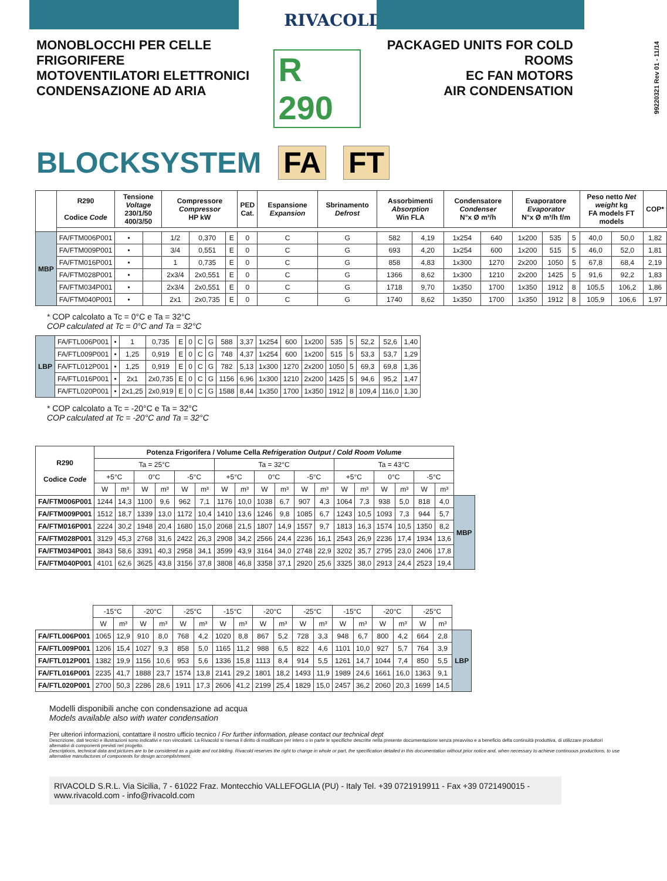RIVACOLD
99220321 Rev 01 - 11/14
MONOBLOCCHI PER CELLE FRIGORIFERE
MOTOVENTILATORI ELETTRONICI
CONDENSAZIONE AD ARIA
R 290
PACKAGED UNITS FOR COLD ROOMS
EC FAN MOTORS
AIR CONDENSATION
BLOCKSYSTEM FA FT
| | R290 Codice Code | Tensione Voltage 230/1/50 400/3/50 | | Compressore Compressor HP kW | | | PED Cat. | Espansione Expansion | Sbrinamento Defrost | Assorbimenti Absorption Win FLA | | Condensatore Condenser N°x Ø m³/h | | Evaporatore Evaporator N°x Ø m³/h f/m | | | Peso netto Net weight kg FA models FT models | | COP* |
| --- | --- | --- | --- | --- | --- | --- | --- | --- | --- | --- | --- | --- | --- | --- | --- | --- | --- | --- | --- |
| MBP | FA/FTM006P001 | • | | 1/2 | 0,370 | E | 0 | C | G | 582 | 4,19 | 1x254 | 640 | 1x200 | 535 | 5 | 40,0 | 50,0 | 1,82 |
| | FA/FTM009P001 | • | | 3/4 | 0,551 | E | 0 | C | G | 693 | 4,20 | 1x254 | 600 | 1x200 | 515 | 5 | 46,0 | 52,0 | 1,81 |
| | FA/FTM016P001 | • | | 1 | 0,735 | E | 0 | C | G | 858 | 4,83 | 1x300 | 1270 | 2x200 | 1050 | 5 | 67,8 | 68,4 | 2,19 |
| | FA/FTM028P001 | • | | 2x3/4 | 2x0,551 | E | 0 | C | G | 1366 | 8,62 | 1x300 | 1210 | 2x200 | 1425 | 5 | 91,6 | 92,2 | 1,83 |
| | FA/FTM034P001 | • | | 2x3/4 | 2x0,551 | E | 0 | C | G | 1718 | 9,70 | 1x350 | 1700 | 1x350 | 1912 | 8 | 105,5 | 106,2 | 1,86 |
| | FA/FTM040P001 | • | | 2x1 | 2x0,735 | E | 0 | C | G | 1740 | 8,62 | 1x350 | 1700 | 1x350 | 1912 | 8 | 105,9 | 106,6 | 1,97 |
* COP calcolato a Tc = 0°C e Ta = 32°C
COP calculated at Tc = 0°C and Ta = 32°C
| LBP | FA/FTL006P001 | • | 1 | 0,735 | E | 0 | C | G | 588 | 3,37 | 1x254 | 600 | 1x200 | 535 | 5 | 52,2 | 52,6 | 1,40 |
| | FA/FTL009P001 | • | 1,25 | 0,919 | E | 0 | C | G | 748 | 4,37 | 1x254 | 600 | 1x200 | 515 | 5 | 53,3 | 53,7 | 1,29 |
| | FA/FTL012P001 | • | 1,25 | 0,919 | E | 0 | C | G | 782 | 5,13 | 1x300 | 1270 | 2x200 | 1050 | 5 | 69,3 | 69,8 | 1,36 |
| | FA/FTL016P001 | • | 2x1 | 2x0,735 | E | 0 | C | G | 1156 | 6,96 | 1x300 | 1210 | 2x200 | 1425 | 5 | 94,6 | 95,2 | 1,47 |
| | FA/FTL020P001 | • | 2x1,25 | 2x0,919 | E | 0 | C | G | 1588 | 8,44 | 1x350 | 1700 | 1x350 | 1912 | 8 | 109,4 | 116,0 | 1,30 |
* COP calcolato a Tc = -20°C e Ta = 32°C
COP calculated at Tc = -20°C and Ta = 32°C
| R290 Codice Code | Potenza Frigorifera / Volume Cella Refrigeration Output / Cold Room Volume | | | | | | | | | | | | | | | | | | |
| --- | --- | --- | --- | --- | --- | --- | --- | --- | --- | --- | --- | --- | --- | --- | --- | --- | --- | --- | --- |
| | Ta = 25°C | | | | | | Ta = 32°C | | | | | | Ta = 43°C | | | | | | |
| | +5°C | | 0°C | | -5°C | | +5°C | | 0°C | | -5°C | | +5°C | | 0°C | | -5°C | | |
| | W | m³ | W | m³ | W | m³ | W | m³ | W | m³ | W | m³ | W | m³ | W | m³ | W | m³ | |
| FA/FTM006P001 | 1244 | 14,3 | 1100 | 9,6 | 962 | 7,1 | 1176 | 10,0 | 1038 | 6,7 | 907 | 4,3 | 1064 | 7,3 | 938 | 5,0 | 818 | 4,0 | MBP |
| FA/FTM009P001 | 1512 | 18,7 | 1339 | 13,0 | 1172 | 10,4 | 1410 | 13,6 | 1246 | 9,8 | 1085 | 6,7 | 1243 | 10,5 | 1093 | 7,3 | 944 | 5,7 | |
| FA/FTM016P001 | 2224 | 30,2 | 1948 | 20,4 | 1680 | 15,0 | 2068 | 21,5 | 1807 | 14,9 | 1557 | 9,7 | 1813 | 16,3 | 1574 | 10,5 | 1350 | 8,2 | |
| FA/FTM028P001 | 3129 | 45,3 | 2768 | 31,6 | 2422 | 26,3 | 2908 | 34,2 | 2566 | 24,4 | 2236 | 16,1 | 2543 | 26,9 | 2236 | 17,4 | 1934 | 13,6 | |
| FA/FTM034P001 | 3843 | 58,6 | 3391 | 40,3 | 2958 | 34,1 | 3599 | 43,9 | 3164 | 34,0 | 2748 | 22,9 | 3202 | 35,7 | 2795 | 23,0 | 2406 | 17,8 | |
| FA/FTM040P001 | 4101 | 62,6 | 3625 | 43,8 | 3156 | 37,8 | 3808 | 46,8 | 3358 | 37,1 | 2920 | 25,6 | 3325 | 38,0 | 2913 | 24,4 | 2523 | 19,4 | |
| | -15°C | | -20°C | | -25°C | | -15°C | | -20°C | | -25°C | | -15°C | | -20°C | | -25°C | | |
| | W | m³ | W | m³ | W | m³ | W | m³ | W | m³ | W | m³ | W | m³ | W | m³ | W | m³ | |
| FA/FTL006P001 | 1065 | 12,9 | 910 | 8,0 | 768 | 4,2 | 1020 | 8,8 | 867 | 5,2 | 728 | 3,3 | 948 | 6,7 | 800 | 4,2 | 664 | 2,8 | LBP |
| FA/FTL009P001 | 1206 | 15,4 | 1027 | 9,3 | 858 | 5,0 | 1165 | 11,2 | 988 | 6,5 | 822 | 4,6 | 1101 | 10,0 | 927 | 5,7 | 764 | 3,9 | |
| FA/FTL012P001 | 1382 | 19,9 | 1156 | 10,6 | 953 | 5,6 | 1336 | 15,8 | 1113 | 8,4 | 914 | 5,5 | 1261 | 14,7 | 1044 | 7,4 | 850 | 5,5 | |
| FA/FTL016P001 | 2235 | 41,7 | 1888 | 23,7 | 1574 | 13,8 | 2141 | 29,2 | 1801 | 18,2 | 1493 | 11,9 | 1989 | 24,6 | 1661 | 16,0 | 1363 | 9,1 | |
| FA/FTL020P001 | 2700 | 50,3 | 2286 | 28,6 | 1911 | 17,3 | 2606 | 41,2 | 2199 | 25,4 | 1829 | 15,0 | 2457 | 36,2 | 2060 | 20,3 | 1699 | 14,5 | |
Modelli disponibili anche con condensazione ad acqua
Models available also with water condensation
Per ulteriori informazioni, contattare il nostro ufficio tecnico / For further information, please contact our technical dept
Descrizione, dati tecnici e illustrazioni sono indicativi e non vincolanti. La Rivacold si riserva il diritto di modificare per intero o in parte le specifiche descritte nella presente documentazione senza preavviso e a beneficio della continuità produttiva, di utilizzare produttori alternativi di componenti previsti nel progetto.
Descriptions, technical data and pictures are to be considered as a guide and not bilding. Rivacold reserves the right to change in whole or part, the specification detailed in this documentation without prior notice and, when necessary to achieve continuous productions, to use alternative manufactures of components for design accomplishment.
RIVACOLD S.R.L. Via Sicilia, 7 - 61022 Fraz. Montecchio VALLEFOGLIA (PU) - Italy Tel. +39 0721919911 - Fax +39 0721490015 - www.rivacold.com - info@rivacold.com